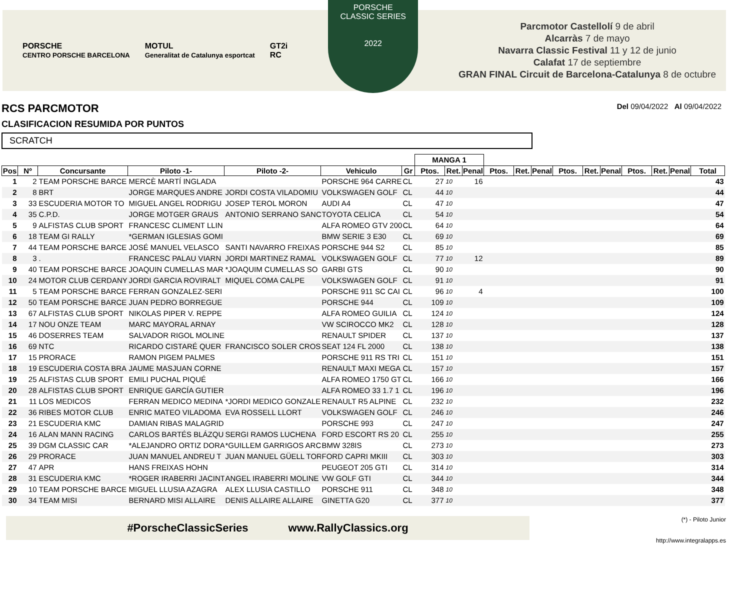PORSCHE
CENTRO PORSCHE BARCELONA
MOTUL
Generalitat de Catalunya esportcat
GT2i
RC
PORSCHE
CLASSIC SERIES
2022
Parcmotor Castellolí 9 de abril
Alcarràs 7 de mayo
Navarra Classic Festival 11 y 12 de junio
Calafat 17 de septiembre
GRAN FINAL Circuit de Barcelona-Catalunya 8 de octubre
RCS PARCMOTOR Del 09/04/2022 Al 09/04/2022
CLASIFICACION RESUMIDA POR PUNTOS
SCRATCH
| | | | | | | | MANGA 1 | | | | | | | | | | | | |
| Pos | Nº | Concursante | Piloto -1- | Piloto -2- | Vehiculo | Gr | Ptos. | Ret. | Penal | Ptos. | Ret. | Penal | Ptos. | Ret. | Penal | Ptos. | Ret. | Penal | Total |
| 1 | 2 | TEAM PORSCHE BARCE | MERCÈ MARTÍ INGLADA | | PORSCHE 964 CARRE | CL | 27 | 10 | 16 | | | | | | | | | | 43 |
| 2 | 8 | BRT | JORGE MARQUES ANDRE | JORDI COSTA VILADOMIU | VOLKSWAGEN GOLF | CL | 44 | 10 | | | | | | | | | | | 44 |
| 3 | 33 | ESCUDERIA MOTOR TO | MIGUEL ANGEL RODRIGU | JOSEP TEROL MORON | AUDI A4 | CL | 47 | 10 | | | | | | | | | | | 47 |
| 4 | 35 | C.P.D. | JORGE MOTGER GRAUS | ANTONIO SERRANO SANC | TOYOTA CELICA | CL | 54 | 10 | | | | | | | | | | | 54 |
| 5 | 9 | ALFISTAS CLUB SPORT | FRANCESC CLIMENT LLIN | | ALFA ROMEO GTV 200 | CL | 64 | 10 | | | | | | | | | | | 64 |
| 6 | 18 | TEAM GI RALLY | *GERMAN IGLESIAS GOMI | | BMW SERIE 3 E30 | CL | 69 | 10 | | | | | | | | | | | 69 |
| 7 | 44 | TEAM PORSCHE BARCE | JOSÉ MANUEL VELASCO | SANTI NAVARRO FREIXAS | PORSCHE 944 S2 | CL | 85 | 10 | | | | | | | | | | | 85 |
| 8 | 3 | . | FRANCESC PALAU VIARN | JORDI MARTINEZ RAMAL | VOLKSWAGEN GOLF | CL | 77 | 10 | 12 | | | | | | | | | | 89 |
| 9 | 40 | TEAM PORSCHE BARCE | JOAQUIN CUMELLAS MAR | *JOAQUIM CUMELLAS SO | GARBI GTS | CL | 90 | 10 | | | | | | | | | | | 90 |
| 10 | 24 | MOTOR CLUB CERDANY | JORDI GARCIA ROVIRALT | MIQUEL COMA CALPE | VOLKSWAGEN GOLF | CL | 91 | 10 | | | | | | | | | | | 91 |
| 11 | 5 | TEAM PORSCHE BARCE | FERRAN GONZALEZ-SERI | | PORSCHE 911 SC CAI | CL | 96 | 10 | 4 | | | | | | | | | | 100 |
| 12 | 50 | TEAM PORSCHE BARCE | JUAN PEDRO BORREGUE | | PORSCHE 944 | CL | 109 | 10 | | | | | | | | | | | 109 |
| 13 | 67 | ALFISTAS CLUB SPORT | NIKOLAS PIPER V. REPPE | | ALFA ROMEO GUILIA | CL | 124 | 10 | | | | | | | | | | | 124 |
| 14 | 17 | NOU ONZE TEAM | MARC MAYORAL ARNAY | | VW SCIROCCO MK2 | CL | 128 | 10 | | | | | | | | | | | 128 |
| 15 | 46 | DOSERRES TEAM | SALVADOR RIGOL MOLINE | | RENAULT SPIDER | CL | 137 | 10 | | | | | | | | | | | 137 |
| 16 | 69 | NTC | RICARDO CISTARÉ QUER | FRANCISCO SOLER CROS | SEAT 124 FL 2000 | CL | 138 | 10 | | | | | | | | | | | 138 |
| 17 | 15 | PRORACE | RAMON PIGEM PALMES | | PORSCHE 911 RS TRI | CL | 151 | 10 | | | | | | | | | | | 151 |
| 18 | 19 | ESCUDERIA COSTA BRA | JAUME MASJUAN CORNE | | RENAULT MAXI MEGA | CL | 157 | 10 | | | | | | | | | | | 157 |
| 19 | 25 | ALFISTAS CLUB SPORT | EMILI PUCHAL PIQUÉ | | ALFA ROMEO 1750 GT | CL | 166 | 10 | | | | | | | | | | | 166 |
| 20 | 28 | ALFISTAS CLUB SPORT | ENRIQUE GARCÍA GUTIER | | ALFA ROMEO 33 1.7 1 | CL | 196 | 10 | | | | | | | | | | | 196 |
| 21 | 11 | LOS MEDICOS | FERRAN MEDICO MEDINA | *JORDI MEDICO GONZALE | RENAULT R5 ALPINE | CL | 232 | 10 | | | | | | | | | | | 232 |
| 22 | 36 | RIBES MOTOR CLUB | ENRIC MATEO VILADOMA | EVA ROSSELL LLORT | VOLKSWAGEN GOLF | CL | 246 | 10 | | | | | | | | | | | 246 |
| 23 | 21 | ESCUDERIA KMC | DAMIAN RIBAS MALAGRID | | PORSCHE 993 | CL | 247 | 10 | | | | | | | | | | | 247 |
| 24 | 16 | ALAN MANN RACING | CARLOS BARTÉS BLÁZQU | SERGI RAMOS LUCHENA | FORD ESCORT RS 20 | CL | 255 | 10 | | | | | | | | | | | 255 |
| 25 | 39 | DGM CLASSIC CAR | *ALEJANDRO ORTIZ DORA | *GUILLEM GARRIGOS ARC | BMW 328IS | CL | 273 | 10 | | | | | | | | | | | 273 |
| 26 | 29 | PRORACE | JUAN MANUEL ANDREU T | JUAN MANUEL GÜELL TOR | FORD CAPRI MKIII | CL | 303 | 10 | | | | | | | | | | | 303 |
| 27 | 47 | APR | HANS FREIXAS HOHN | | PEUGEOT 205 GTI | CL | 314 | 10 | | | | | | | | | | | 314 |
| 28 | 31 | ESCUDERIA KMC | *ROGER IRABERRI JACINT | ANGEL IRABERRI MOLINE | VW GOLF GTI | CL | 344 | 10 | | | | | | | | | | | 344 |
| 29 | 10 | TEAM PORSCHE BARCE | MIGUEL LLUSIA AZAGRA | ALEX LLUSIA CASTILLO | PORSCHE 911 | CL | 348 | 10 | | | | | | | | | | | 348 |
| 30 | 34 | TEAM MISI | BERNARD MISI ALLAIRE | DENIS ALLAIRE ALLAIRE | GINETTA G20 | CL | 377 | 10 | | | | | | | | | | | 377 |
#PorscheClassicSeries www.RallyClassics.org
(*) - Piloto Junior
http://www.integralapps.es